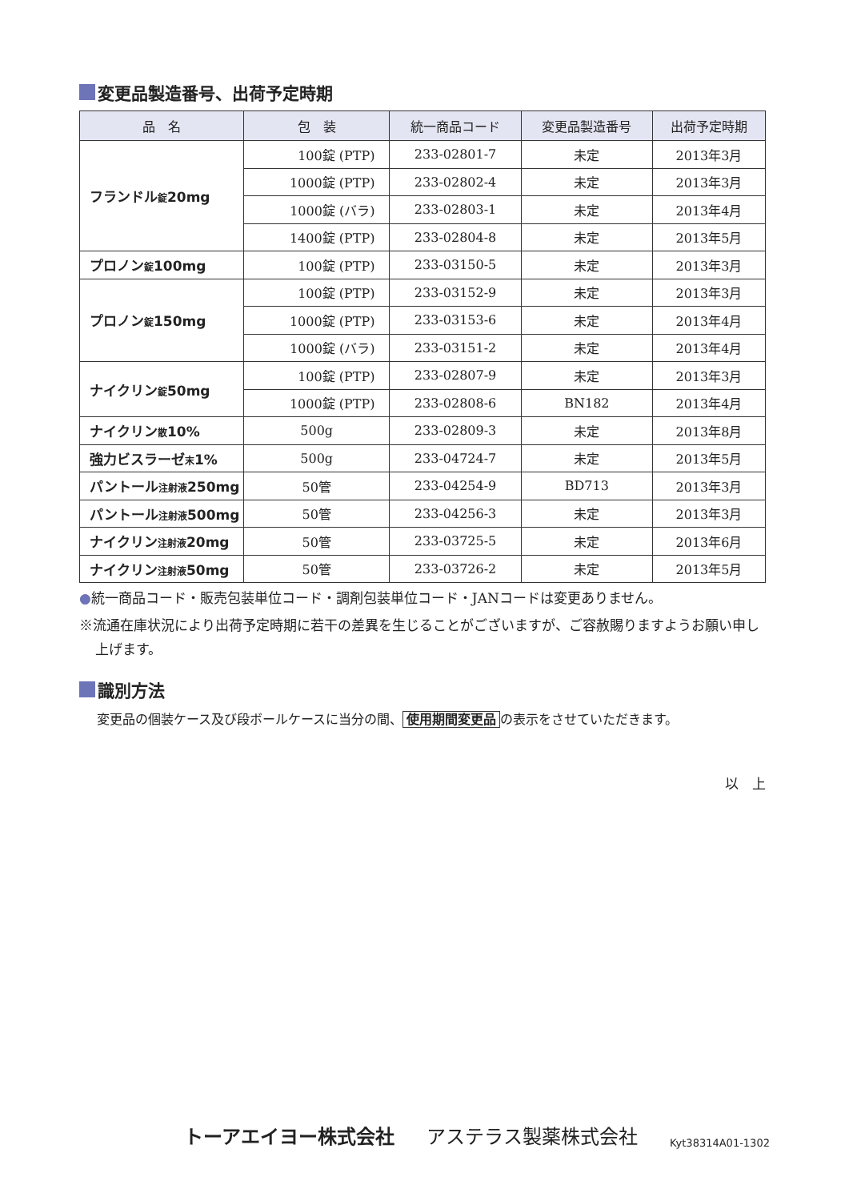変更品製造番号、出荷予定時期
| 品 名 | 包 装 | 統一商品コード | 変更品製造番号 | 出荷予定時期 |
| --- | --- | --- | --- | --- |
| フランドル 錠 20mg | 100錠 (PTP) | 233-02801-7 | 未定 | 2013年3月 |
| | 1000錠 (PTP) | 233-02802-4 | 未定 | 2013年3月 |
| | 1000錠 (バラ) | 233-02803-1 | 未定 | 2013年4月 |
| | 1400錠 (PTP) | 233-02804-8 | 未定 | 2013年5月 |
| プロノン 錠 100mg | 100錠 (PTP) | 233-03150-5 | 未定 | 2013年3月 |
| プロノン 錠 150mg | 100錠 (PTP) | 233-03152-9 | 未定 | 2013年3月 |
| | 1000錠 (PTP) | 233-03153-6 | 未定 | 2013年4月 |
| | 1000錠 (バラ) | 233-03151-2 | 未定 | 2013年4月 |
| ナイクリン 錠 50mg | 100錠 (PTP) | 233-02807-9 | 未定 | 2013年3月 |
| | 1000錠 (PTP) | 233-02808-6 | BN182 | 2013年4月 |
| ナイクリン 散 10% | 500g | 233-02809-3 | 未定 | 2013年8月 |
| 強力ビスラーゼ 末 1% | 500g | 233-04724-7 | 未定 | 2013年5月 |
| パントール 注射液 250mg | 50管 | 233-04254-9 | BD713 | 2013年3月 |
| パントール 注射液 500mg | 50管 | 233-04256-3 | 未定 | 2013年3月 |
| ナイクリン 注射液 20mg | 50管 | 233-03725-5 | 未定 | 2013年6月 |
| ナイクリン 注射液 50mg | 50管 | 233-03726-2 | 未定 | 2013年5月 |
●統一商品コード・販売包装単位コード・調剤包装単位コード・JANコードは変更ありません。
※流通在庫状況により出荷予定時期に若干の差異を生じることがございますが、ご容赦賜りますようお願い申し上げます。
識別方法
変更品の個装ケース及び段ボールケースに当分の間、 使用期間変更品 の表示をさせていただきます。
以　上
トーアエイヨー株式会社 アステラス製薬株式会社 Kyt38314A01-1302